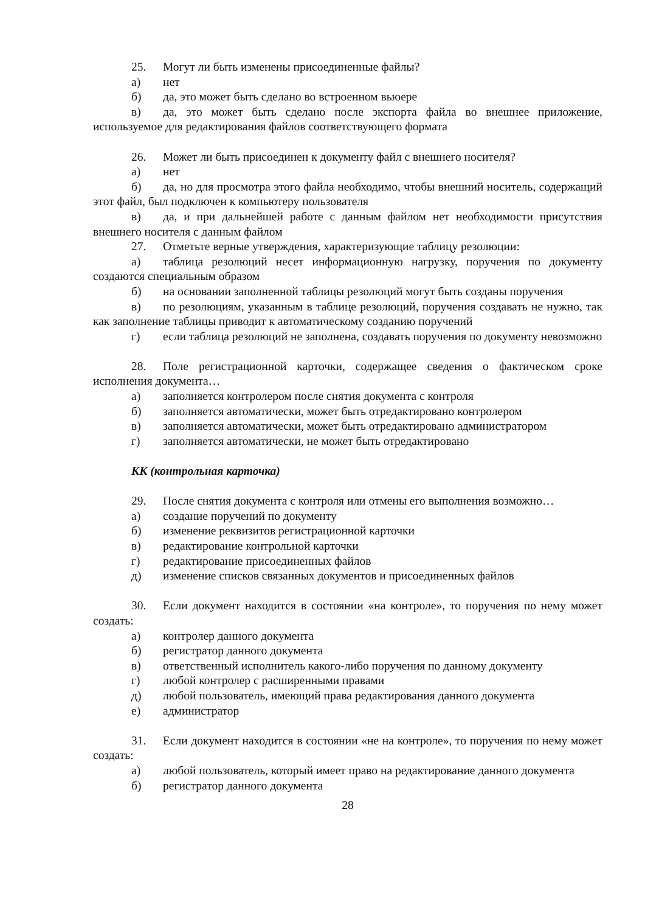25. Могут ли быть изменены присоединенные файлы?
а) нет
б) да, это может быть сделано во встроенном вьюере
в) да, это может быть сделано после экспорта файла во внешнее приложение, используемое для редактирования файлов соответствующего формата
26. Может ли быть присоединен к документу файл с внешнего носителя?
а) нет
б) да, но для просмотра этого файла необходимо, чтобы внешний носитель, содержащий этот файл, был подключен к компьютеру пользователя
в) да, и при дальнейшей работе с данным файлом нет необходимости присутствия внешнего носителя с данным файлом
27. Отметьте верные утверждения, характеризующие таблицу резолюции:
а) таблица резолюций несет информационную нагрузку, поручения по документу создаются специальным образом
б) на основании заполненной таблицы резолюций могут быть созданы поручения
в) по резолюциям, указанным в таблице резолюций, поручения создавать не нужно, так как заполнение таблицы приводит к автоматическому созданию поручений
г) если таблица резолюций не заполнена, создавать поручения по документу невозможно
28. Поле регистрационной карточки, содержащее сведения о фактическом сроке исполнения документа…
а) заполняется контролером после снятия документа с контроля
б) заполняется автоматически, может быть отредактировано контролером
в) заполняется автоматически, может быть отредактировано администратором
г) заполняется автоматически, не может быть отредактировано
КК (контрольная карточка)
29. После снятия документа с контроля или отмены его выполнения возможно…
а) создание поручений по документу
б) изменение реквизитов регистрационной карточки
в) редактирование контрольной карточки
г) редактирование присоединенных файлов
д) изменение списков связанных документов и присоединенных файлов
30. Если документ находится в состоянии «на контроле», то поручения по нему может создать:
а) контролер данного документа
б) регистратор данного документа
в) ответственный исполнитель какого-либо поручения по данному документу
г) любой контролер с расширенными правами
д) любой пользователь, имеющий права редактирования данного документа
е) администратор
31. Если документ находится в состоянии «не на контроле», то поручения по нему может создать:
а) любой пользователь, который имеет право на редактирование данного документа
б) регистратор данного документа
28